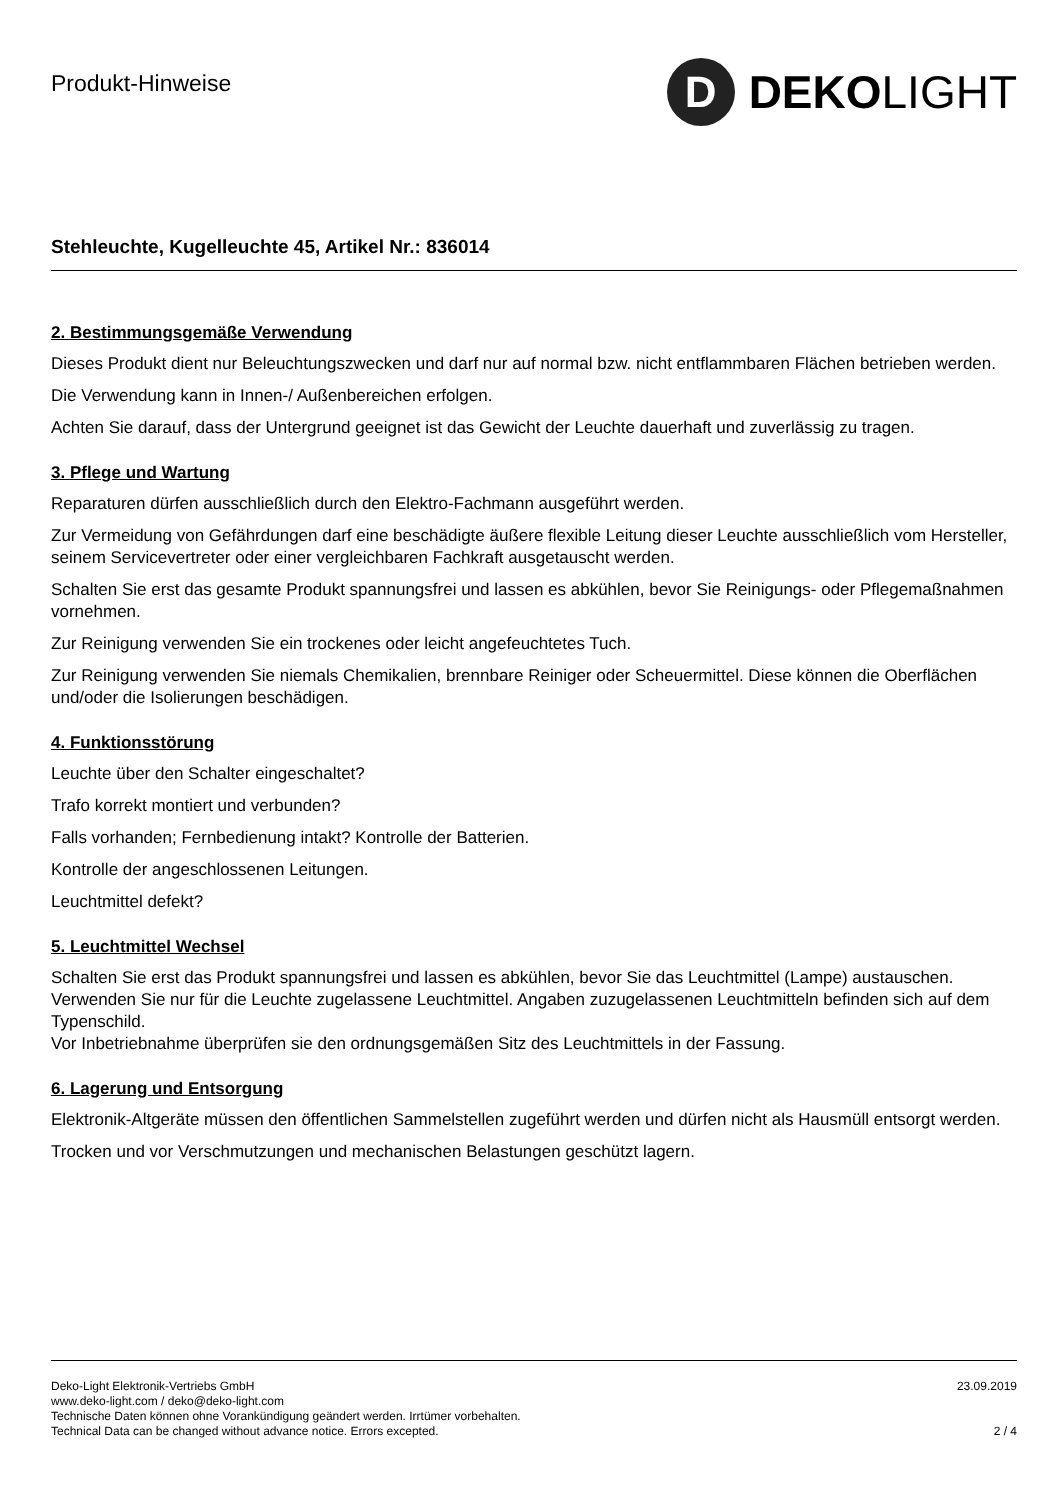Produkt-Hinweise
D
DEKOLIGHT
Stehleuchte, Kugelleuchte 45, Artikel Nr.: 836014
2. Bestimmungsgemäße Verwendung
Dieses Produkt dient nur Beleuchtungszwecken und darf nur auf normal bzw. nicht entflammbaren Flächen betrieben werden.
Die Verwendung kann in Innen-/ Außenbereichen erfolgen.
Achten Sie darauf, dass der Untergrund geeignet ist das Gewicht der Leuchte dauerhaft und zuverlässig zu tragen.
3. Pflege und Wartung
Reparaturen dürfen ausschließlich durch den Elektro-Fachmann ausgeführt werden.
Zur Vermeidung von Gefährdungen darf eine beschädigte äußere flexible Leitung dieser Leuchte ausschließlich vom Hersteller, seinem Servicevertreter oder einer vergleichbaren Fachkraft ausgetauscht werden.
Schalten Sie erst das gesamte Produkt spannungsfrei und lassen es abkühlen, bevor Sie Reinigungs- oder Pflegemaßnahmen vornehmen.
Zur Reinigung verwenden Sie ein trockenes oder leicht angefeuchtetes Tuch.
Zur Reinigung verwenden Sie niemals Chemikalien, brennbare Reiniger oder Scheuermittel. Diese können die Oberflächen und/oder die Isolierungen beschädigen.
4. Funktionsstörung
Leuchte über den Schalter eingeschaltet?
Trafo korrekt montiert und verbunden?
Falls vorhanden; Fernbedienung intakt? Kontrolle der Batterien.
Kontrolle der angeschlossenen Leitungen.
Leuchtmittel defekt?
5. Leuchtmittel Wechsel
Schalten Sie erst das Produkt spannungsfrei und lassen es abkühlen, bevor Sie das Leuchtmittel (Lampe) austauschen.
Verwenden Sie nur für die Leuchte zugelassene Leuchtmittel. Angaben zuzugelassenen Leuchtmitteln befinden sich auf dem Typenschild.
Vor Inbetriebnahme überprüfen sie den ordnungsgemäßen Sitz des Leuchtmittels in der Fassung.
6. Lagerung und Entsorgung
Elektronik-Altgeräte müssen den öffentlichen Sammelstellen zugeführt werden und dürfen nicht als Hausmüll entsorgt werden.
Trocken und vor Verschmutzungen und mechanischen Belastungen geschützt lagern.
Deko-Light Elektronik-Vertriebs GmbH
www.deko-light.com / deko@deko-light.com
Technische Daten können ohne Vorankündigung geändert werden. Irrtümer vorbehalten.
Technical Data can be changed without advance notice. Errors excepted.
23.09.2019
2 / 4